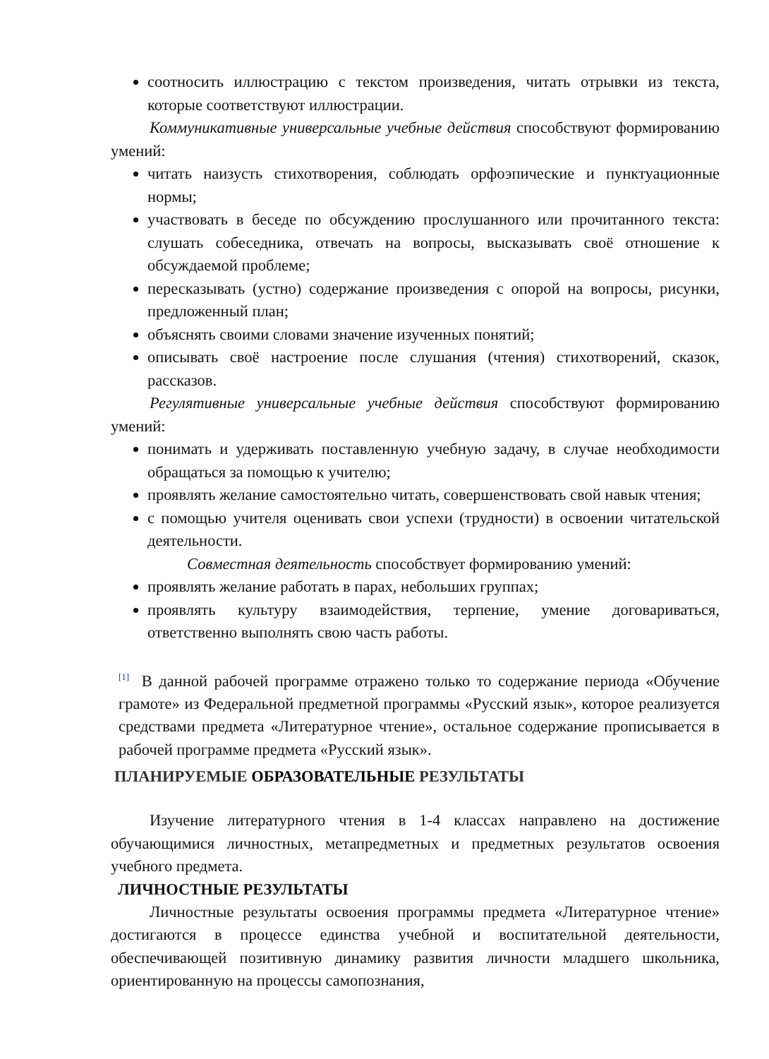соотносить иллюстрацию с текстом произведения, читать отрывки из текста, которые соответствуют иллюстрации.
Коммуникативные универсальные учебные действия способствуют формированию умений:
читать наизусть стихотворения, соблюдать орфоэпические и пунктуационные нормы;
участвовать в беседе по обсуждению прослушанного или прочитанного текста: слушать собеседника, отвечать на вопросы, высказывать своё отношение к обсуждаемой проблеме;
пересказывать (устно) содержание произведения с опорой на вопросы, рисунки, предложенный план;
объяснять своими словами значение изученных понятий;
описывать своё настроение после слушания (чтения) стихотворений, сказок, рассказов.
Регулятивные универсальные учебные действия способствуют формированию умений:
понимать и удерживать поставленную учебную задачу, в случае необходимости обращаться за помощью к учителю;
проявлять желание самостоятельно читать, совершенствовать свой навык чтения;
с помощью учителя оценивать свои успехи (трудности) в освоении читательской деятельности.
Совместная деятельность способствует формированию умений:
проявлять желание работать в парах, небольших группах;
проявлять культуру взаимодействия, терпение, умение договариваться, ответственно выполнять свою часть работы.
<sup>[1]</sup> В данной рабочей программе отражено только то содержание периода «Обучение грамоте» из Федеральной предметной программы «Русский язык», которое реализуется средствами предмета «Литературное чтение», остальное содержание прописывается в рабочей программе предмета «Русский язык».
ПЛАНИРУЕМЫЕ ОБРАЗОВАТЕЛЬНЫЕ РЕЗУЛЬТАТЫ
Изучение литературного чтения в 1-4 классах направлено на достижение обучающимися личностных, метапредметных и предметных результатов освоения учебного предмета.
ЛИЧНОСТНЫЕ РЕЗУЛЬТАТЫ
Личностные результаты освоения программы предмета «Литературное чтение» достигаются в процессе единства учебной и воспитательной деятельности, обеспечивающей позитивную динамику развития личности младшего школьника, ориентированную на процессы самопознания,